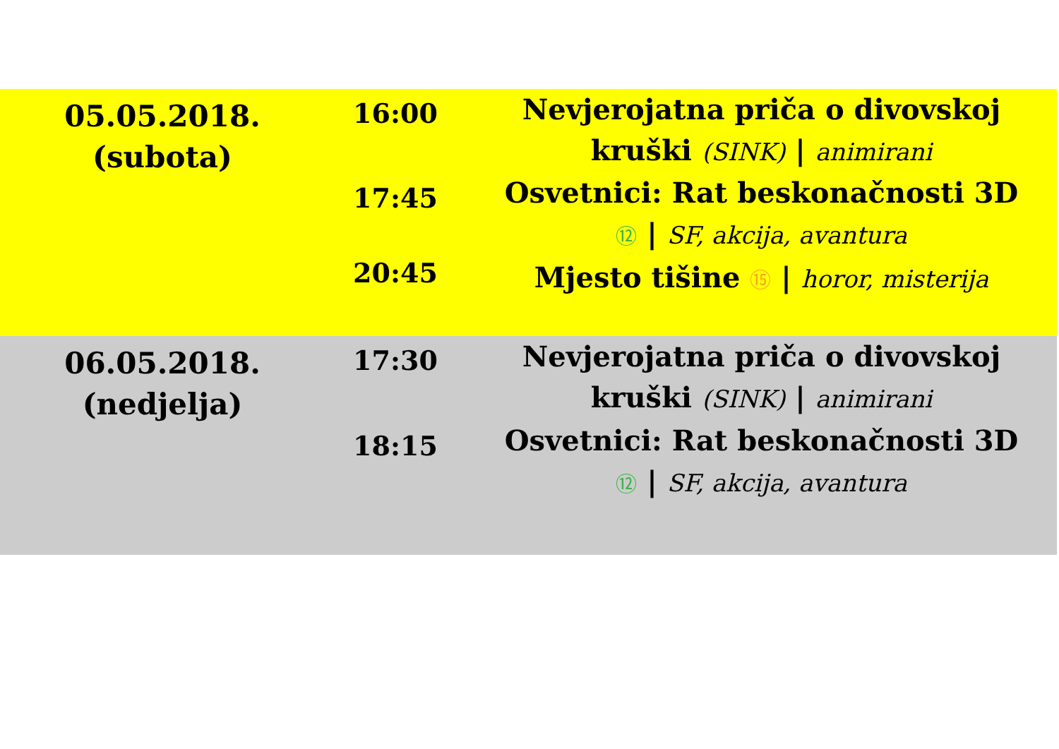| 05.05.2018. (subota) | 16:00 | Nevjerojatna priča o divovskoj kruški (SINK) / animirani |
| | 17:45 | Osvetnici: Rat beskonačnosti 3D ⑫ / SF, akcija, avantura |
| | 20:45 | Mjesto tišine ⑮ / horor, misterija |
| 06.05.2018. (nedjelja) | 17:30 | Nevjerojatna priča o divovskoj kruški (SINK) / animirani |
| | 18:15 | Osvetnici: Rat beskonačnosti 3D ⑫ / SF, akcija, avantura |